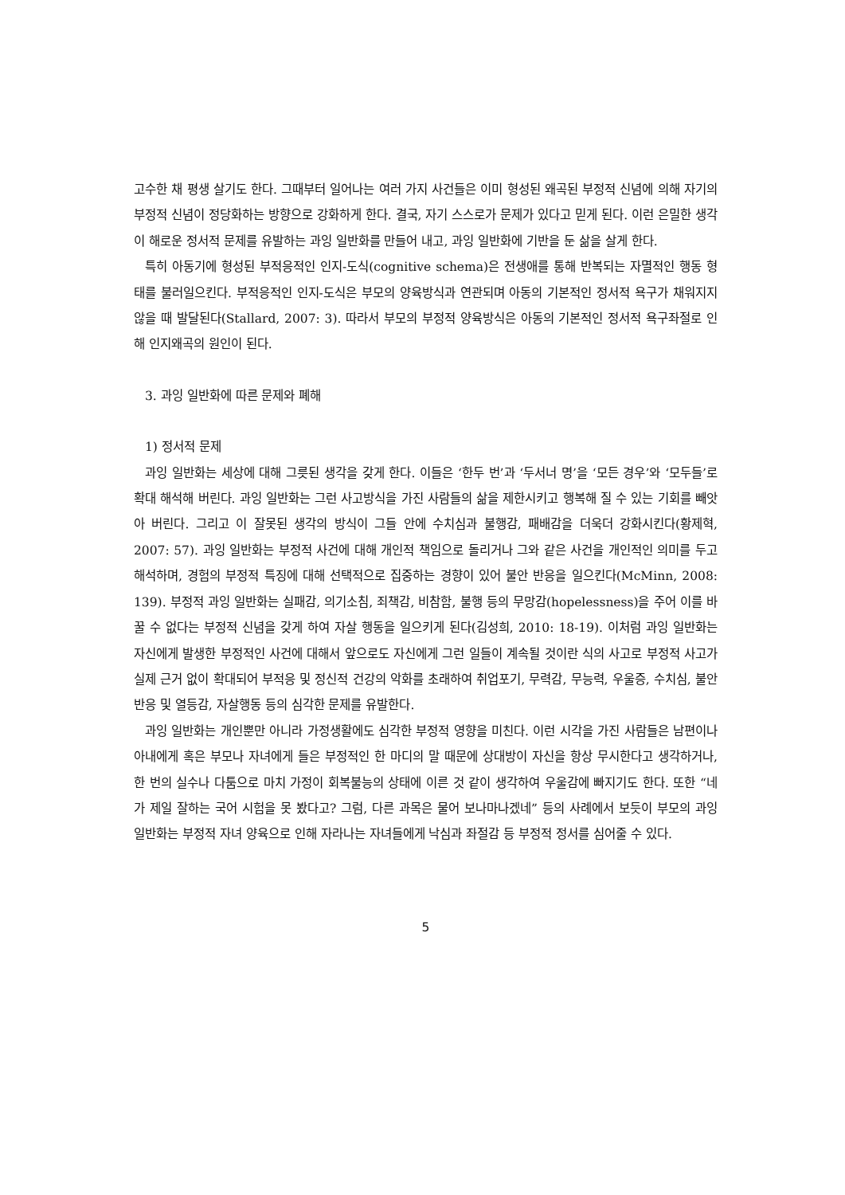고수한 채 평생 살기도 한다. 그때부터 일어나는 여러 가지 사건들은 이미 형성된 왜곡된 부정적 신념에 의해 자기의 부정적 신념이 정당화하는 방향으로 강화하게 한다. 결국, 자기 스스로가 문제가 있다고 믿게 된다. 이런 은밀한 생각이 해로운 정서적 문제를 유발하는 과잉 일반화를 만들어 내고, 과잉 일반화에 기반을 둔 삶을 살게 한다.
특히 아동기에 형성된 부적응적인 인지-도식(cognitive schema)은 전생애를 통해 반복되는 자멸적인 행동 형태를 불러일으킨다. 부적응적인 인지-도식은 부모의 양육방식과 연관되며 아동의 기본적인 정서적 욕구가 채워지지 않을 때 발달된다(Stallard, 2007: 3). 따라서 부모의 부정적 양육방식은 아동의 기본적인 정서적 욕구좌절로 인해 인지왜곡의 원인이 된다.
3. 과잉 일반화에 따른 문제와 폐해
1) 정서적 문제
과잉 일반화는 세상에 대해 그릇된 생각을 갖게 한다. 이들은 ‘한두 번’과 ‘두서너 명’을 ‘모든 경우’와 ‘모두들’로 확대 해석해 버린다. 과잉 일반화는 그런 사고방식을 가진 사람들의 삶을 제한시키고 행복해 질 수 있는 기회를 빼앗아 버린다. 그리고 이 잘못된 생각의 방식이 그들 안에 수치심과 불행감, 패배감을 더욱더 강화시킨다(황제혁, 2007: 57). 과잉 일반화는 부정적 사건에 대해 개인적 책임으로 돌리거나 그와 같은 사건을 개인적인 의미를 두고 해석하며, 경험의 부정적 특징에 대해 선택적으로 집중하는 경향이 있어 불안 반응을 일으킨다(McMinn, 2008: 139). 부정적 과잉 일반화는 실패감, 의기소침, 죄책감, 비참함, 불행 등의 무망감(hopelessness)을 주어 이를 바꿀 수 없다는 부정적 신념을 갖게 하여 자살 행동을 일으키게 된다(김성희, 2010: 18-19). 이처럼 과잉 일반화는 자신에게 발생한 부정적인 사건에 대해서 앞으로도 자신에게 그런 일들이 계속될 것이란 식의 사고로 부정적 사고가 실제 근거 없이 확대되어 부적응 및 정신적 건강의 악화를 초래하여 취업포기, 무력감, 무능력, 우울증, 수치심, 불안반응 및 열등감, 자살행동 등의 심각한 문제를 유발한다.
과잉 일반화는 개인뿐만 아니라 가정생활에도 심각한 부정적 영향을 미친다. 이런 시각을 가진 사람들은 남편이나 아내에게 혹은 부모나 자녀에게 들은 부정적인 한 마디의 말 때문에 상대방이 자신을 항상 무시한다고 생각하거나, 한 번의 실수나 다툼으로 마치 가정이 회복불능의 상태에 이른 것 같이 생각하여 우울감에 빠지기도 한다. 또한 “네가 제일 잘하는 국어 시험을 못 봤다고? 그럼, 다른 과목은 물어 보나마나겠네” 등의 사례에서 보듯이 부모의 과잉 일반화는 부정적 자녀 양육으로 인해 자라나는 자녀들에게 낙심과 좌절감 등 부정적 정서를 심어줄 수 있다.
5